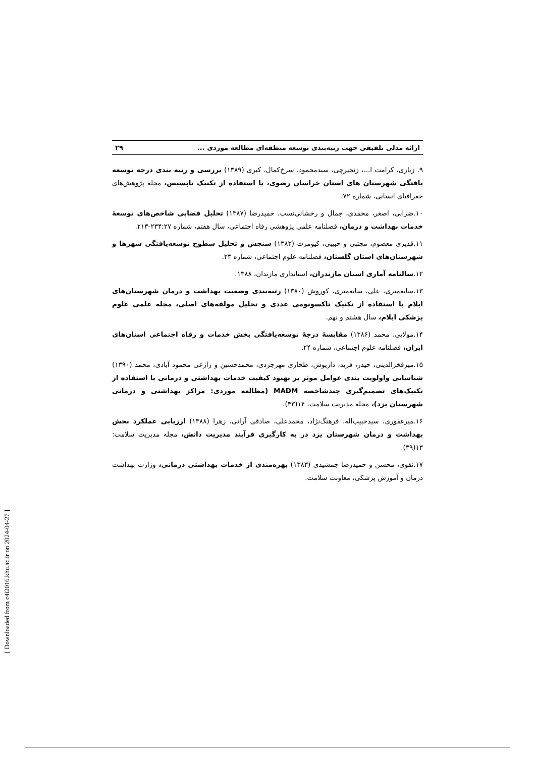ارائه مدلی تلفیقی جهت رتبه‌بندی توسعه منطقه‌ای مطالعه موردی ... ۲۹
۹. زیاری، کرامت ا...، زنجیرچی، سیدمحمود، سرخ‌کمال، کبری (۱۳۸۹) بررسی و رتبه بندی درجه توسعه یافتگی شهرستان های استان خراسان رضوی، با استفاده از تکنیک تاپسیس، مجله پژوهش‌های جغرافیای انسانی، شماره ۷۲.
۱۰.ضرابی، اصغر، محمدی، جمال و رخشانی‌نسب، حمیدرضا (۱۳۸۷) تحلیل فضایی شاخص‌های توسعهٔ خدمات بهداشت و درمان، فصلنامه علمی پژوهشی رفاه اجتماعی، سال هفتم، شماره ۲۳۴:۲۷-۲۱۳.
۱۱.قدیری معصوم، مجتبی و حبیبی، کیومرث (۱۳۸۳) سنجش و تحلیل سطوح توسعه‌یافتگی شهرها و شهرستان‌های استان گلستان، فصلنامه علوم اجتماعی، شماره ۲۳.
۱۲.سالنامه آماری استان مازندران، استانداری مازندان، ۱۳۸۸.
۱۳.سایه‌میری، علی، سایه‌میری، کوروش (۱۳۸۰) رتبه‌بندی وضعیت بهداشت و درمان شهرستان‌های ایلام با استفاده از تکنیک تاکسونومی عددی و تحلیل مولفه‌های اصلی، مجله علمی علوم پزشکی ایلام، سال هشتم و نهم.
۱۴.مولایی، محمد (۱۳۸۶) مقایسهٔ درجهٔ توسعه‌یافتگی بخش خدمات و رفاه اجتماعی استان‌های ایران، فصلنامه علوم اجتماعی، شماره ۲۴.
۱۵.میرفخرالدینی، حیدر، فرید، داریوش، طحاری مهرجردی، محمدحسین و زارعی محمود آبادی، محمد (۱۳۹۰) شناسایی واولویت بندی عوامل موثر بر بهبود کیفیت خدمات بهداشتی و درمانی با استفاده از تکنیک‌های تصمیم‌گیری چندشاخصه MADM (مطالعه موردی: مراکز بهداشتی و درمانی شهرستان یزد)، مجله مدیریت سلامت، ۱۴(۴۳).
۱۶.میرغفوری، سیدحبیب‌اله، فرهنگ‌نژاد، محمدعلی، صادقی آرانی، زهرا (۱۳۸۸) ارزیابی عملکرد بخش بهداشت و درمان شهرستان یزد در به کارگیری فرآیند مدیریت دانش، مجله مدیریت سلامت: ۱۳(۳۹).
۱۷.نقوی، محسن و حمیدرضا جمشیدی (۱۳۸۳) بهره‌مندی از خدمات بهداشتی درمانی، وزارت بهداشت درمان و آموزش پزشکی، معاونت سلامت.
[ Downloaded from c4i2016.khu.ac.ir on 2024-04-27 ]